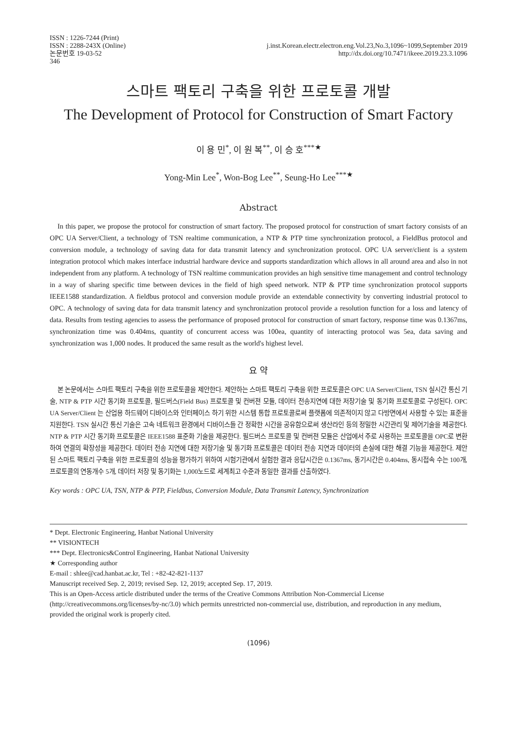ISSN : 1226-7244 (Print)
ISSN : 2288-243X (Online)
논문번호 19-03-52
346
j.inst.Korean.electr.electron.eng.Vol.23,No.3,1096~1099,September 2019
http://dx.doi.org/10.7471/ikeee.2019.23.3.1096
스마트 팩토리 구축을 위한 프로토콜 개발
The Development of Protocol for Construction of Smart Factory
이 용 민<sup>*</sup>, 이 원 복<sup>**</sup>, 이 승 호<sup>***★</sup>
Yong-Min Lee<sup>*</sup>, Won-Bog Lee<sup>**</sup>, Seung-Ho Lee<sup>***★</sup>
Abstract
In this paper, we propose the protocol for construction of smart factory. The proposed protocol for construction of smart factory consists of an OPC UA Server/Client, a technology of TSN realtime communication, a NTP & PTP time synchronization protocol, a FieldBus protocol and conversion module, a technology of saving data for data transmit latency and synchronization protocol. OPC UA server/client is a system integration protocol which makes interface industrial hardware device and supports standardization which allows in all around area and also in not independent from any platform. A technology of TSN realtime communication provides an high sensitive time management and control technology in a way of sharing specific time between devices in the field of high speed network. NTP & PTP time synchronization protocol supports IEEE1588 standardization. A fieldbus protocol and conversion module provide an extendable connectivity by converting industrial protocol to OPC. A technology of saving data for data transmit latency and synchronization protocol provide a resolution function for a loss and latency of data. Results from testing agencies to assess the performance of proposed protocol for construction of smart factory, response time was 0.1367ms, synchronization time was 0.404ms, quantity of concurrent access was 100ea, quantity of interacting protocol was 5ea, data saving and synchronization was 1,000 nodes. It produced the same result as the world's highest level.
요 약
본 논문에서는 스마트 팩토리 구축을 위한 프로토콜을 제안한다. 제안하는 스마트 팩토리 구축을 위한 프로토콜은 OPC UA Server/Client, TSN 실시간 통신 기술, NTP & PTP 시간 동기화 프로토콜, 필드버스(Field Bus) 프로토콜 및 컨버젼 모듈, 데이터 전송지연에 대한 저장기술 및 동기화 프로토콜로 구성된다. OPC UA Server/Client 는 산업용 하드웨어 디바이스와 인터페이스 하기 위한 시스템 통합 프로토콜로써 플랫폼에 의존적이지 않고 다방면에서 사용할 수 있는 표준을 지원한다. TSN 실시간 통신 기술은 고속 네트워크 환경에서 디바이스들 간 정확한 시간을 공유함으로써 생산라인 등의 정밀한 시간관리 및 제어기술을 제공한다. NTP & PTP 시간 동기화 프로토콜은 IEEE1588 표준화 기술을 제공한다. 필드버스 프로토콜 및 컨버젼 모듈은 산업에서 주로 사용하는 프로토콜을 OPC로 변환하여 연결의 확장성을 제공한다. 데이터 전송 지연에 대한 저장기술 및 동기화 프로토콜은 데이터 전송 지연과 데이터의 손실에 대한 해결 기능을 제공한다. 제안된 스마트 팩토리 구축을 위한 프로토콜의 성능을 평가하기 위하여 시험기관에서 실험한 결과 응답시간은 0.1367ms, 동기시간은 0.404ms, 동시접속 수는 100개, 프로토콜의 연동개수 5개, 데이터 저장 및 동기화는 1,000노드로 세계최고 수준과 동일한 결과를 산출하였다.
Key words : OPC UA, TSN, NTP & PTP, Fieldbus, Conversion Module, Data Transmit Latency, Synchronization
* Dept. Electronic Engineering, Hanbat National University
** VISIONTECH
*** Dept. Electronics&Control Engineering, Hanbat National University
★ Corresponding author
E-mail : shlee@cad.hanbat.ac.kr, Tel : +82-42-821-1137
Manuscript received Sep. 2, 2019; revised Sep. 12, 2019; accepted Sep. 17, 2019.
This is an Open-Access article distributed under the terms of the Creative Commons Attribution Non-Commercial License (http://creativecommons.org/licenses/by-nc/3.0) which permits unrestricted non-commercial use, distribution, and reproduction in any medium, provided the original work is properly cited.
(1096)